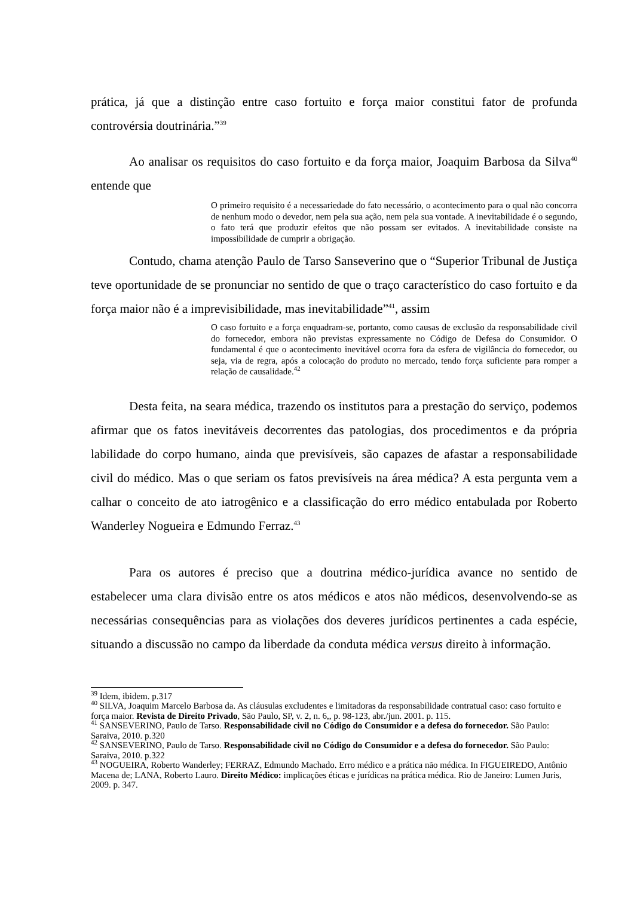prática, já que a distinção entre caso fortuito e força maior constitui fator de profunda controvérsia doutrinária.”<sup>39</sup>
Ao analisar os requisitos do caso fortuito e da força maior, Joaquim Barbosa da Silva<sup>40</sup> entende que
O primeiro requisito é a necessariedade do fato necessário, o acontecimento para o qual não concorra de nenhum modo o devedor, nem pela sua ação, nem pela sua vontade. A inevitabilidade é o segundo, o fato terá que produzir efeitos que não possam ser evitados. A inevitabilidade consiste na impossibilidade de cumprir a obrigação.
Contudo, chama atenção Paulo de Tarso Sanseverino que o “Superior Tribunal de Justiça teve oportunidade de se pronunciar no sentido de que o traço característico do caso fortuito e da força maior não é a imprevisibilidade, mas inevitabilidade”<sup>41</sup>, assim
O caso fortuito e a força enquadram-se, portanto, como causas de exclusão da responsabilidade civil do fornecedor, embora não previstas expressamente no Código de Defesa do Consumidor. O fundamental é que o acontecimento inevitável ocorra fora da esfera de vigilância do fornecedor, ou seja, via de regra, após a colocação do produto no mercado, tendo força suficiente para romper a relação de causalidade.<sup>42</sup>
Desta feita, na seara médica, trazendo os institutos para a prestação do serviço, podemos afirmar que os fatos inevitáveis decorrentes das patologias, dos procedimentos e da própria labilidade do corpo humano, ainda que previsíveis, são capazes de afastar a responsabilidade civil do médico. Mas o que seriam os fatos previsíveis na área médica? A esta pergunta vem a calhar o conceito de ato iatrogênico e a classificação do erro médico entabulada por Roberto Wanderley Nogueira e Edmundo Ferraz.<sup>43</sup>
Para os autores é preciso que a doutrina médico-jurídica avance no sentido de estabelecer uma clara divisão entre os atos médicos e atos não médicos, desenvolvendo-se as necessárias consequências para as violações dos deveres jurídicos pertinentes a cada espécie, situando a discussão no campo da liberdade da conduta médica versus direito à informação.
<sup>39</sup> Idem, ibidem. p.317
<sup>40</sup> SILVA, Joaquim Marcelo Barbosa da. As cláusulas excludentes e limitadoras da responsabilidade contratual caso: caso fortuito e força maior. Revista de Direito Privado, São Paulo, SP, v. 2, n. 6,, p. 98-123, abr./jun. 2001. p. 115.
<sup>41</sup> SANSEVERINO, Paulo de Tarso. Responsabilidade civil no Código do Consumidor e a defesa do fornecedor. São Paulo: Saraiva, 2010. p.320
<sup>42</sup> SANSEVERINO, Paulo de Tarso. Responsabilidade civil no Código do Consumidor e a defesa do fornecedor. São Paulo: Saraiva, 2010. p.322
<sup>43</sup> NOGUEIRA, Roberto Wanderley; FERRAZ, Edmundo Machado. Erro médico e a prática não médica. In FIGUEIREDO, Antônio Macena de; LANA, Roberto Lauro. Direito Médico: implicações éticas e jurídicas na prática médica. Rio de Janeiro: Lumen Juris, 2009. p. 347.